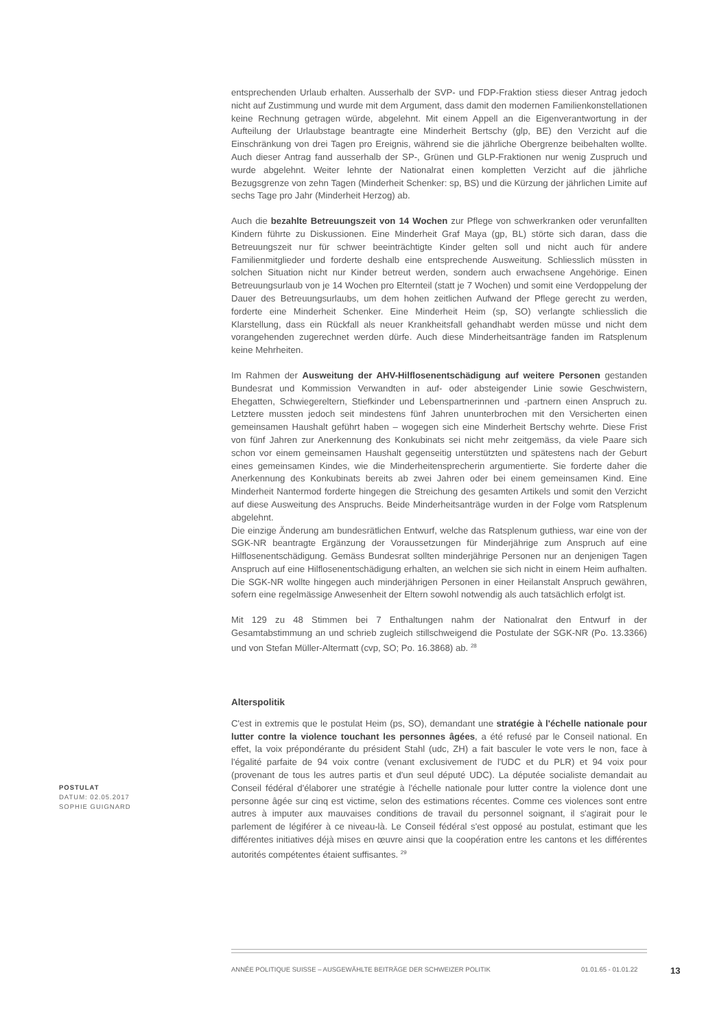entsprechenden Urlaub erhalten. Ausserhalb der SVP- und FDP-Fraktion stiess dieser Antrag jedoch nicht auf Zustimmung und wurde mit dem Argument, dass damit den modernen Familienkonstellationen keine Rechnung getragen würde, abgelehnt. Mit einem Appell an die Eigenverantwortung in der Aufteilung der Urlaubstage beantragte eine Minderheit Bertschy (glp, BE) den Verzicht auf die Einschränkung von drei Tagen pro Ereignis, während sie die jährliche Obergrenze beibehalten wollte. Auch dieser Antrag fand ausserhalb der SP-, Grünen und GLP-Fraktionen nur wenig Zuspruch und wurde abgelehnt. Weiter lehnte der Nationalrat einen kompletten Verzicht auf die jährliche Bezugsgrenze von zehn Tagen (Minderheit Schenker: sp, BS) und die Kürzung der jährlichen Limite auf sechs Tage pro Jahr (Minderheit Herzog) ab.
Auch die bezahlte Betreuungszeit von 14 Wochen zur Pflege von schwerkranken oder verunfallten Kindern führte zu Diskussionen. Eine Minderheit Graf Maya (gp, BL) störte sich daran, dass die Betreuungszeit nur für schwer beeinträchtigte Kinder gelten soll und nicht auch für andere Familienmitglieder und forderte deshalb eine entsprechende Ausweitung. Schliesslich müssten in solchen Situation nicht nur Kinder betreut werden, sondern auch erwachsene Angehörige. Einen Betreuungsurlaub von je 14 Wochen pro Elternteil (statt je 7 Wochen) und somit eine Verdoppelung der Dauer des Betreuungsurlaubs, um dem hohen zeitlichen Aufwand der Pflege gerecht zu werden, forderte eine Minderheit Schenker. Eine Minderheit Heim (sp, SO) verlangte schliesslich die Klarstellung, dass ein Rückfall als neuer Krankheitsfall gehandhabt werden müsse und nicht dem vorangehenden zugerechnet werden dürfe. Auch diese Minderheitsanträge fanden im Ratsplenum keine Mehrheiten.
Im Rahmen der Ausweitung der AHV-Hilflosenentschädigung auf weitere Personen gestanden Bundesrat und Kommission Verwandten in auf- oder absteigender Linie sowie Geschwistern, Ehegatten, Schwiegereltern, Stiefkinder und Lebenspartnerinnen und -partnern einen Anspruch zu. Letztere mussten jedoch seit mindestens fünf Jahren ununterbrochen mit den Versicherten einen gemeinsamen Haushalt geführt haben – wogegen sich eine Minderheit Bertschy wehrte. Diese Frist von fünf Jahren zur Anerkennung des Konkubinats sei nicht mehr zeitgemäss, da viele Paare sich schon vor einem gemeinsamen Haushalt gegenseitig unterstützten und spätestens nach der Geburt eines gemeinsamen Kindes, wie die Minderheitensprecherin argumentierte. Sie forderte daher die Anerkennung des Konkubinats bereits ab zwei Jahren oder bei einem gemeinsamen Kind. Eine Minderheit Nantermod forderte hingegen die Streichung des gesamten Artikels und somit den Verzicht auf diese Ausweitung des Anspruchs. Beide Minderheitsanträge wurden in der Folge vom Ratsplenum abgelehnt.
Die einzige Änderung am bundesrätlichen Entwurf, welche das Ratsplenum guthiess, war eine von der SGK-NR beantragte Ergänzung der Voraussetzungen für Minderjährige zum Anspruch auf eine Hilflosenentschädigung. Gemäss Bundesrat sollten minderjährige Personen nur an denjenigen Tagen Anspruch auf eine Hilflosenentschädigung erhalten, an welchen sie sich nicht in einem Heim aufhalten. Die SGK-NR wollte hingegen auch minderjährigen Personen in einer Heilanstalt Anspruch gewähren, sofern eine regelmässige Anwesenheit der Eltern sowohl notwendig als auch tatsächlich erfolgt ist.
Mit 129 zu 48 Stimmen bei 7 Enthaltungen nahm der Nationalrat den Entwurf in der Gesamtabstimmung an und schrieb zugleich stillschweigend die Postulate der SGK-NR (Po. 13.3366) und von Stefan Müller-Altermatt (cvp, SO; Po. 16.3868) ab. <sup>28</sup>
Alterspolitik
C'est in extremis que le postulat Heim (ps, SO), demandant une stratégie à l'échelle nationale pour lutter contre la violence touchant les personnes âgées, a été refusé par le Conseil national. En effet, la voix prépondérante du président Stahl (udc, ZH) a fait basculer le vote vers le non, face à l'égalité parfaite de 94 voix contre (venant exclusivement de l'UDC et du PLR) et 94 voix pour (provenant de tous les autres partis et d'un seul député UDC). La députée socialiste demandait au Conseil fédéral d'élaborer une stratégie à l'échelle nationale pour lutter contre la violence dont une personne âgée sur cinq est victime, selon des estimations récentes. Comme ces violences sont entre autres à imputer aux mauvaises conditions de travail du personnel soignant, il s'agirait pour le parlement de légiférer à ce niveau-là. Le Conseil fédéral s'est opposé au postulat, estimant que les différentes initiatives déjà mises en œuvre ainsi que la coopération entre les cantons et les différentes autorités compétentes étaient suffisantes. <sup>29</sup>
POSTULAT
DATUM: 02.05.2017
SOPHIE GUIGNARD
ANNÉE POLITIQUE SUISSE – AUSGEWÄHLTE BEITRÄGE DER SCHWEIZER POLITIK 01.01.65 - 01.01.22 13